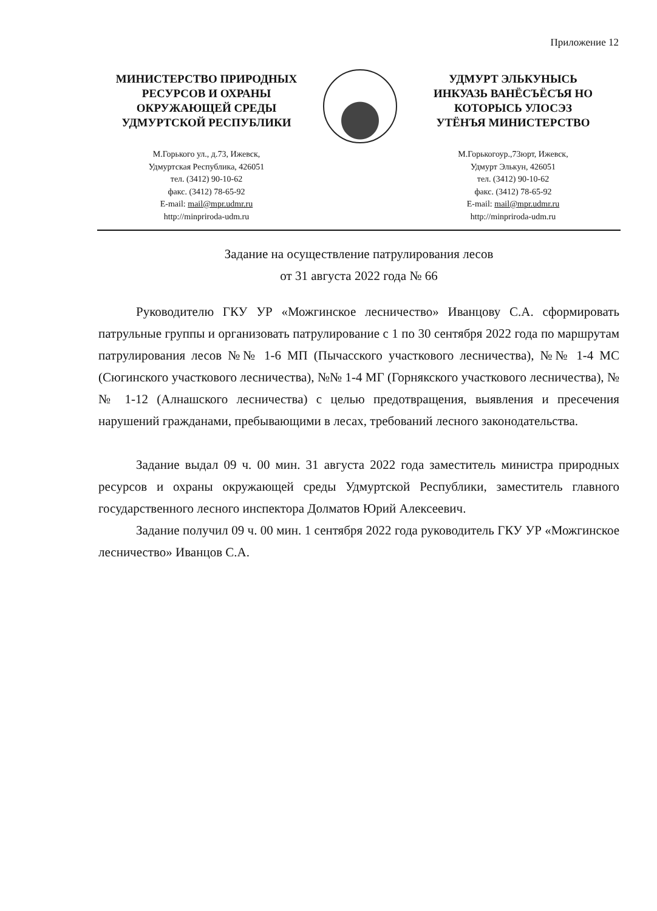Приложение 12
МИНИСТЕРСТВО ПРИРОДНЫХ
РЕСУРСОВ И ОХРАНЫ
ОКРУЖАЮЩЕЙ СРЕДЫ
УДМУРТСКОЙ РЕСПУБЛИКИ
М.Горького ул., д.73, Ижевск,
Удмуртская Республика, 426051
тел. (3412) 90-10-62
факс. (3412) 78-65-92
E-mail: mail@mpr.udmr.ru
http://minpriroda-udm.ru
УДМУРТ ЭЛЬКУНЫСЬ
ИНКУАЗЬ ВАНЁСЪЁСЪЯ НО
КОТОРЫСЬ УЛОСЭЗ
УТЁНЪЯ МИНИСТЕРСТВО
М.Горькогоур.,73юрт, Ижевск,
Удмурт Элькун, 426051
тел. (3412) 90-10-62
факс. (3412) 78-65-92
E-mail: mail@mpr.udmr.ru
http://minpriroda-udm.ru
Задание на осуществление патрулирования лесов
от 31 августа 2022 года № 66
Руководителю ГКУ УР «Можгинское лесничество» Иванцову С.А. сформировать патрульные группы и организовать патрулирование с 1 по 30 сентября 2022 года по маршрутам патрулирования лесов №№ 1-6 МП (Пычасского участкового лесничества), №№ 1-4 МС (Сюгинского участкового лесничества), №№ 1-4 МГ (Горнякского участкового лесничества), №№ 1-12 (Алнашского лесничества) с целью предотвращения, выявления и пресечения нарушений гражданами, пребывающими в лесах, требований лесного законодательства.
Задание выдал 09 ч. 00 мин. 31 августа 2022 года заместитель министра природных ресурсов и охраны окружающей среды Удмуртской Республики, заместитель главного государственного лесного инспектора Долматов Юрий Алексеевич.
Задание получил 09 ч. 00 мин. 1 сентября 2022 года руководитель ГКУ УР «Можгинское лесничество» Иванцов С.А.